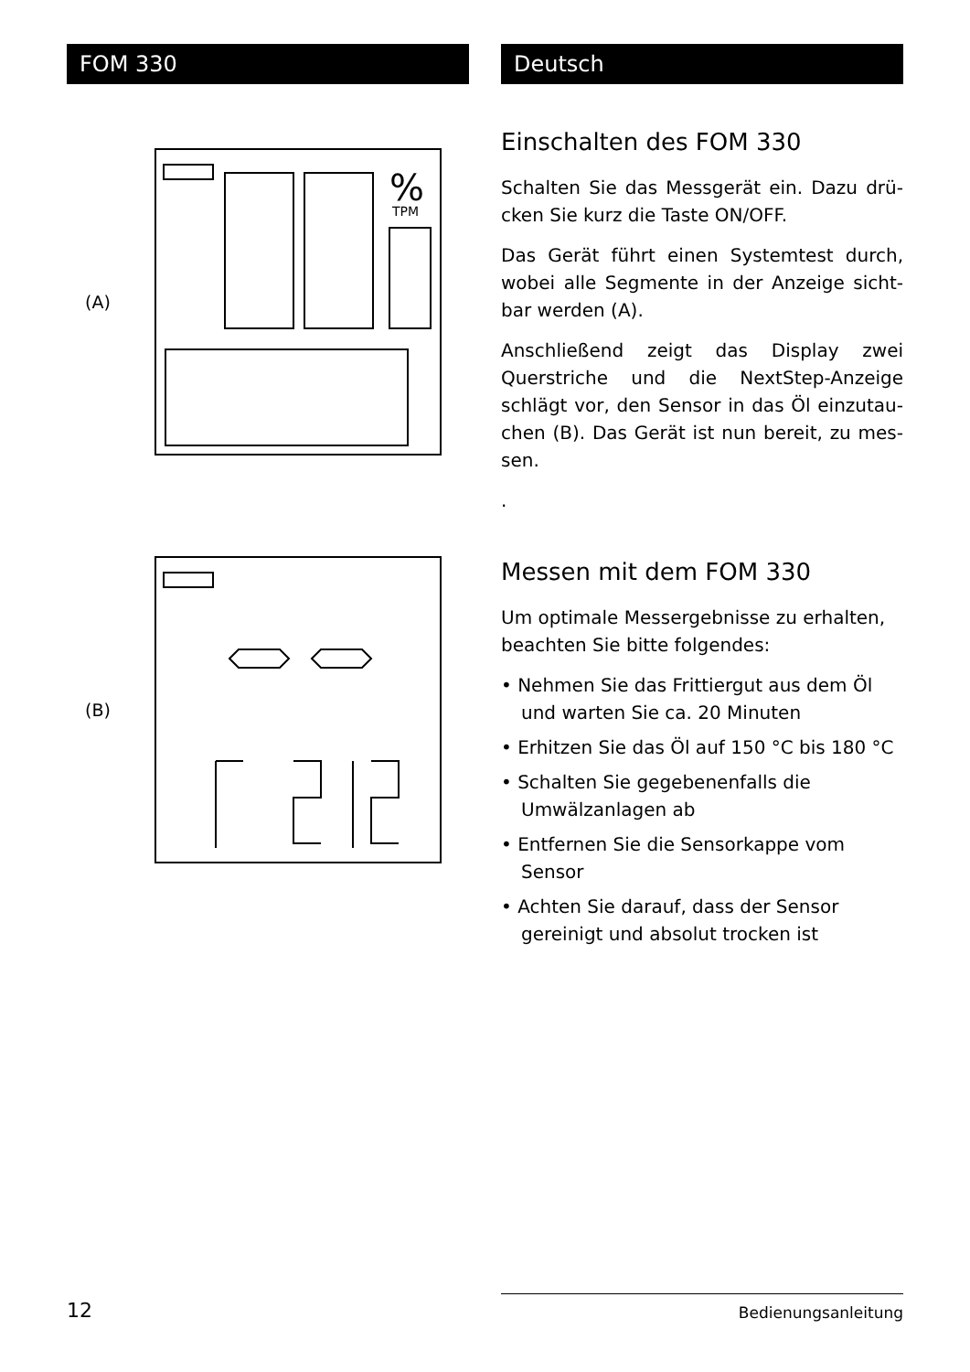FOM 330
(A)
%
TPM
(B)
Deutsch
Einschalten des FOM 330
Schalten Sie das Messgerät ein. Dazu drü­cken Sie kurz die Taste ON/OFF.
Das Gerät führt einen Systemtest durch, wobei alle Segmente in der Anzeige sicht­bar werden (A).
Anschließend zeigt das Display zwei Querstriche und die NextStep-Anzeige schlägt vor, den Sensor in das Öl einzutau­chen (B). Das Gerät ist nun bereit, zu mes­sen.
.
Messen mit dem FOM 330
Um optimale Messergebnisse zu erhalten, beachten Sie bitte folgendes:
• Nehmen Sie das Frittiergut aus dem Öl und warten Sie ca. 20 Minuten
• Erhitzen Sie das Öl auf 150 °C bis 180 °C
• Schalten Sie gegebenenfalls die Umwälzanlagen ab
• Entfernen Sie die Sensorkappe vom Sensor
• Achten Sie darauf, dass der Sensor gereinigt und absolut trocken ist
12
Bedienungsanleitung